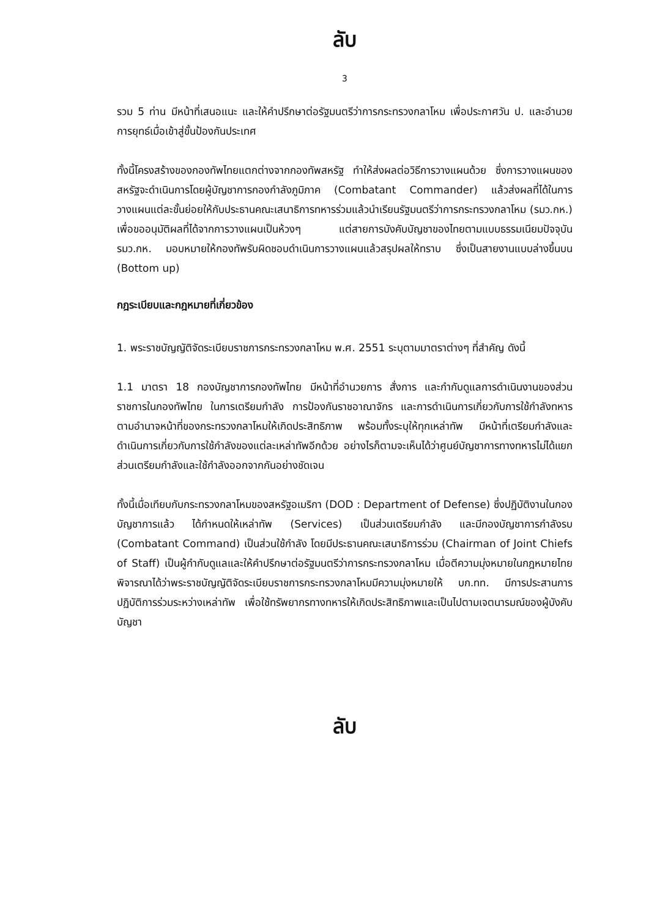ลับ
3
รวม 5 ท่าน มีหน้าที่เสนอแนะ และให้คำปรึกษาต่อรัฐมนตรีว่าการกระทรวงกลาโหม เพื่อประกาศวัน ป. และอำนวยการยุทธ์เมื่อเข้าสู่ขั้นป้องกันประเทศ
ทั้งนี้โครงสร้างของกองทัพไทยแตกต่างจากกองทัพสหรัฐ ทำให้ส่งผลต่อวิธีการวางแผนด้วย ซึ่งการวางแผนของสหรัฐจะดำเนินการโดยผู้บัญชาการกองกำลังภูมิภาค (Combatant Commander) แล้วส่งผลที่ได้ในการวางแผนแต่ละขั้นย่อยให้กับประธานคณะเสนาธิการทหารร่วมแล้วนำเรียนรัฐมนตรีว่าการกระทรวงกลาโหม (รมว.กห.) เพื่อขออนุมัติผลที่ได้จากการวางแผนเป็นห้วงๆ แต่สายการบังคับบัญชาของไทยตามแบบธรรมเนียมปัจจุบัน รมว.กห. มอบหมายให้กองทัพรับผิดชอบดำเนินการวางแผนแล้วสรุปผลให้ทราบ ซึ่งเป็นสายงานแบบล่างขึ้นบน (Bottom up)
กฎระเบียบและกฎหมายที่เกี่ยวข้อง
1. พระราชบัญญัติจัดระเบียบราชการกระทรวงกลาโหม พ.ศ. 2551 ระบุตามมาตราต่างๆ ที่สำคัญ ดังนี้
1.1 มาตรา 18 กองบัญชาการกองทัพไทย มีหน้าที่อำนวยการ สั่งการ และกำกับดูแลการดำเนินงานของส่วนราชการในกองทัพไทย ในการเตรียมกำลัง การป้องกันราชอาณาจักร และการดำเนินการเกี่ยวกับการใช้กำลังทหารตามอำนาจหน้าที่ของกระทรวงกลาโหมให้เกิดประสิทธิภาพ พร้อมทั้งระบุให้ทุกเหล่าทัพ มีหน้าที่เตรียมกำลังและดำเนินการเกี่ยวกับการใช้กำลังของแต่ละเหล่าทัพอีกด้วย อย่างไรก็ตามจะเห็นได้ว่าศูนย์บัญชาการทางทหารไม่ได้แยกส่วนเตรียมกำลังและใช้กำลังออกจากกันอย่างชัดเจน
ทั้งนี้เมื่อเทียบกับกระทรวงกลาโหมของสหรัฐอเมริกา (DOD : Department of Defense) ซึ่งปฏิบัติงานในกองบัญชาการแล้ว ได้กำหนดให้เหล่าทัพ (Services) เป็นส่วนเตรียมกำลัง และมีกองบัญชาการกำลังรบ (Combatant Command) เป็นส่วนใช้กำลัง โดยมีประธานคณะเสนาธิการร่วม (Chairman of Joint Chiefs of Staff) เป็นผู้กำกับดูแลและให้คำปรึกษาต่อรัฐมนตรีว่าการกระทรวงกลาโหม เมื่อตีความมุ่งหมายในกฎหมายไทย พิจารณาได้ว่าพระราชบัญญัติจัดระเบียบราชการกระทรวงกลาโหมมีความมุ่งหมายให้ บก.ทท. มีการประสานการปฏิบัติการร่วมระหว่างเหล่าทัพ เพื่อใช้ทรัพยากรทางทหารให้เกิดประสิทธิภาพและเป็นไปตามเจตนารมณ์ของผู้บังคับบัญชา
ลับ